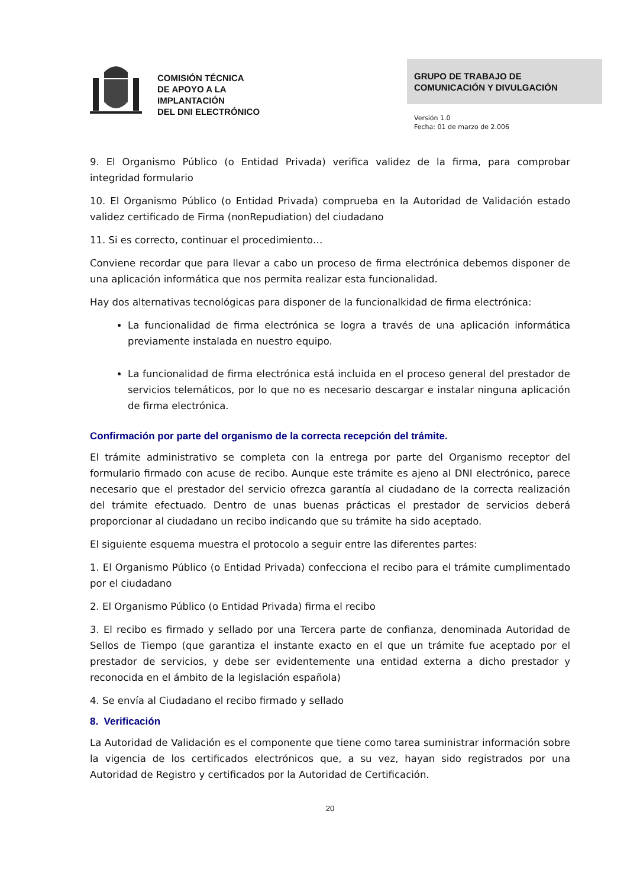COMISIÓN TÉCNICA
DE APOYO A LA
IMPLANTACIÓN
DEL DNI ELECTRÓNICO
GRUPO DE TRABAJO DE
COMUNICACIÓN Y DIVULGACIÓN
Versión 1.0
Fecha: 01 de marzo de 2.006
9. El Organismo Público (o Entidad Privada) verifica validez de la firma, para comprobar integridad formulario
10. El Organismo Público (o Entidad Privada) comprueba en la Autoridad de Validación estado validez certificado de Firma (nonRepudiation) del ciudadano
11. Si es correcto, continuar el procedimiento…
Conviene recordar que para llevar a cabo un proceso de firma electrónica debemos disponer de una aplicación informática que nos permita realizar esta funcionalidad.
Hay dos alternativas tecnológicas para disponer de la funcionalkidad de firma electrónica:
La funcionalidad de firma electrónica se logra a través de una aplicación informática previamente instalada en nuestro equipo.
La funcionalidad de firma electrónica está incluida en el proceso general del prestador de servicios telemáticos, por lo que no es necesario descargar e instalar ninguna aplicación de firma electrónica.
Confirmación por parte del organismo de la correcta recepción del trámite.
El trámite administrativo se completa con la entrega por parte del Organismo receptor del formulario firmado con acuse de recibo. Aunque este trámite es ajeno al DNI electrónico, parece necesario que el prestador del servicio ofrezca garantía al ciudadano de la correcta realización del trámite efectuado. Dentro de unas buenas prácticas el prestador de servicios deberá proporcionar al ciudadano un recibo indicando que su trámite ha sido aceptado.
El siguiente esquema muestra el protocolo a seguir entre las diferentes partes:
1. El Organismo Público (o Entidad Privada) confecciona el recibo para el trámite cumplimentado por el ciudadano
2. El Organismo Público (o Entidad Privada) firma el recibo
3. El recibo es firmado y sellado por una Tercera parte de confianza, denominada Autoridad de Sellos de Tiempo (que garantiza el instante exacto en el que un trámite fue aceptado por el prestador de servicios, y debe ser evidentemente una entidad externa a dicho prestador y reconocida en el ámbito de la legislación española)
4. Se envía al Ciudadano el recibo firmado y sellado
8. Verificación
La Autoridad de Validación es el componente que tiene como tarea suministrar información sobre la vigencia de los certificados electrónicos que, a su vez, hayan sido registrados por una Autoridad de Registro y certificados por la Autoridad de Certificación.
20